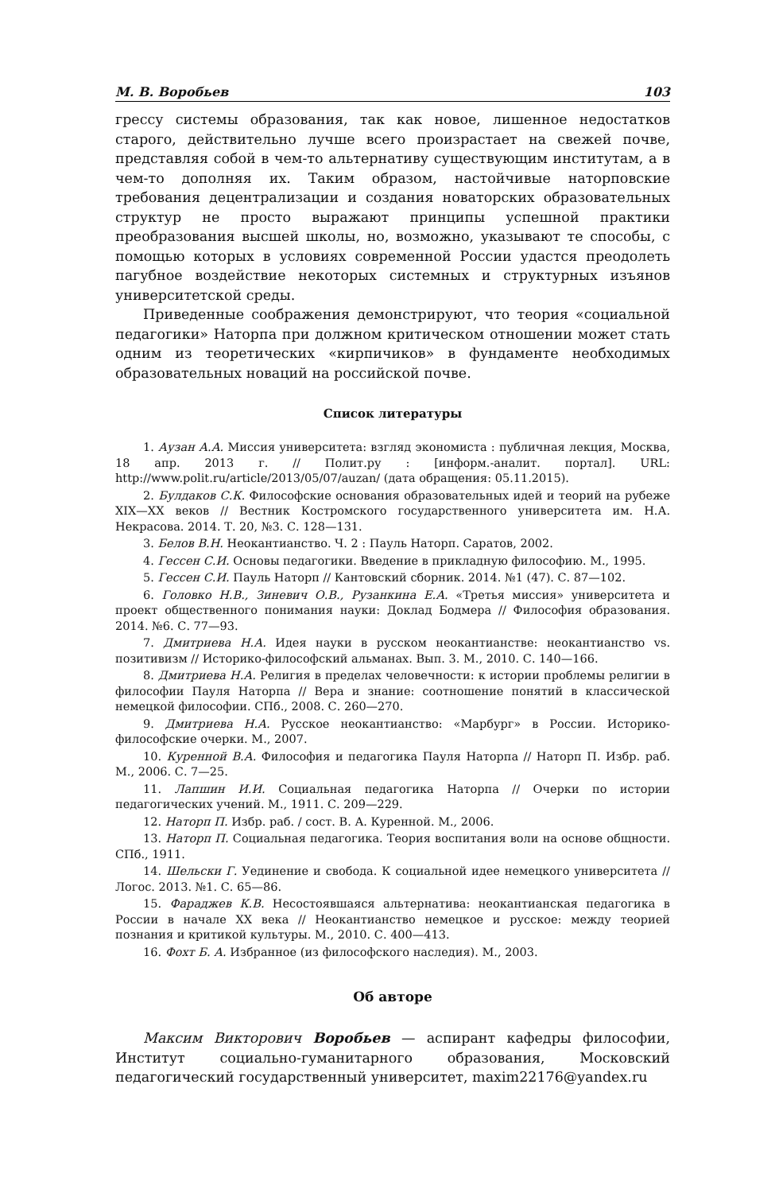М. В. Воробьев 103
грессу системы образования, так как новое, лишенное недостатков старого, действительно лучше всего произрастает на свежей почве, представляя собой в чем-то альтернативу существующим институтам, а в чем-то дополняя их. Таким образом, настойчивые наторповские требования децентрализации и создания новаторских образовательных структур не просто выражают принципы успешной практики преобразования высшей школы, но, возможно, указывают те способы, с помощью которых в условиях современной России удастся преодолеть пагубное воздействие некоторых системных и структурных изъянов университетской среды.
Приведенные соображения демонстрируют, что теория «социальной педагогики» Наторпа при должном критическом отношении может стать одним из теоретических «кирпичиков» в фундаменте необходимых образовательных новаций на российской почве.
Список литературы
1. Аузан А.А. Миссия университета: взгляд экономиста : публичная лекция, Москва, 18 апр. 2013 г. // Полит.ру : [информ.-аналит. портал]. URL: http://www.polit.ru/article/2013/05/07/auzan/ (дата обращения: 05.11.2015).
2. Булдаков С.К. Философские основания образовательных идей и теорий на рубеже XIX—XX веков // Вестник Костромского государственного университета им. Н.А. Некрасова. 2014. Т. 20, №3. С. 128—131.
3. Белов В.Н. Неокантианство. Ч. 2 : Пауль Наторп. Саратов, 2002.
4. Гессен С.И. Основы педагогики. Введение в прикладную философию. М., 1995.
5. Гессен С.И. Пауль Наторп // Кантовский сборник. 2014. №1 (47). С. 87—102.
6. Головко Н.В., Зиневич О.В., Рузанкина Е.А. «Третья миссия» университета и проект общественного понимания науки: Доклад Бодмера // Философия образования. 2014. №6. С. 77—93.
7. Дмитриева Н.А. Идея науки в русском неокантианстве: неокантианство vs. позитивизм // Историко-философский альманах. Вып. 3. М., 2010. С. 140—166.
8. Дмитриева Н.А. Религия в пределах человечности: к истории проблемы религии в философии Пауля Наторпа // Вера и знание: соотношение понятий в классической немецкой философии. СПб., 2008. С. 260—270.
9. Дмитриева Н.А. Русское неокантианство: «Марбург» в России. Историко-философские очерки. М., 2007.
10. Куренной В.А. Философия и педагогика Пауля Наторпа // Наторп П. Избр. раб. М., 2006. С. 7—25.
11. Лапшин И.И. Социальная педагогика Наторпа // Очерки по истории педагогических учений. М., 1911. С. 209—229.
12. Наторп П. Избр. раб. / сост. В. А. Куренной. М., 2006.
13. Наторп П. Социальная педагогика. Теория воспитания воли на основе общности. СПб., 1911.
14. Шельски Г. Уединение и свобода. К социальной идее немецкого университета // Логос. 2013. №1. С. 65—86.
15. Фараджев К.В. Несостоявшаяся альтернатива: неокантианская педагогика в России в начале XX века // Неокантианство немецкое и русское: между теорией познания и критикой культуры. М., 2010. С. 400—413.
16. Фохт Б. А. Избранное (из философского наследия). М., 2003.
Об авторе
Максим Викторович Воробьев — аспирант кафедры философии, Институт социально-гуманитарного образования, Московский педагогический государственный университет, maxim22176@yandex.ru